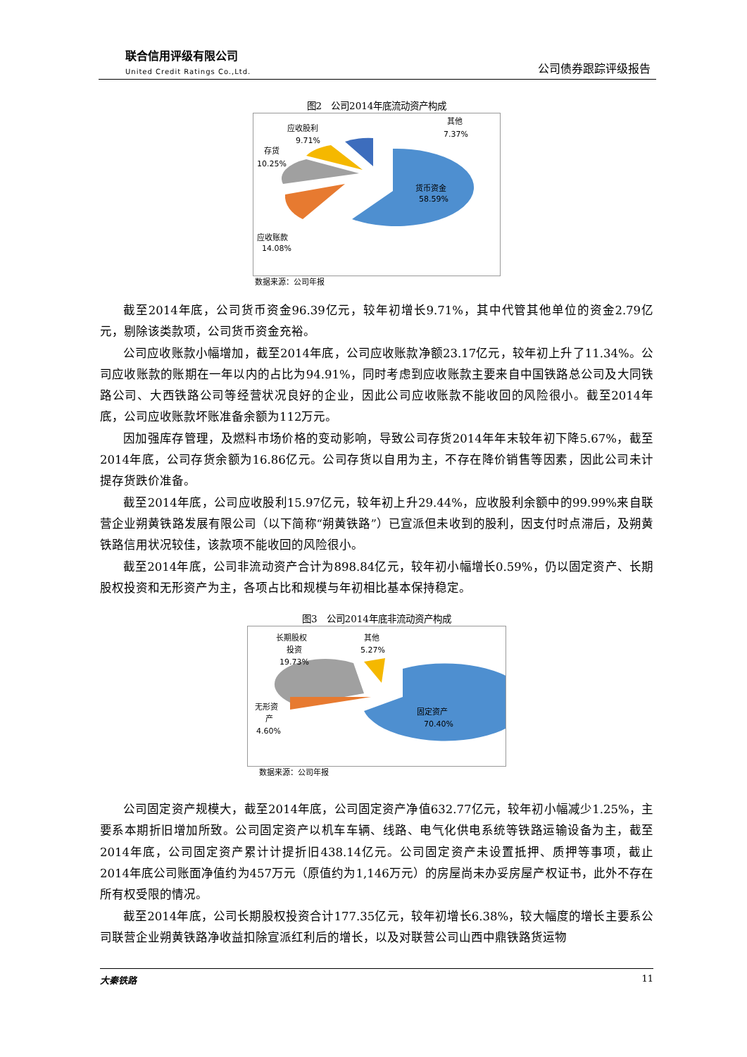联合信用评级有限公司
United Credit Ratings Co.,Ltd.
公司债券跟踪评级报告
图2　公司2014年底流动资产构成
货币资金
58.59%
应收账款
14.08%
存货
10.25%
应收股利
9.71%
其他
7.37%
数据来源：公司年报
截至2014年底，公司货币资金96.39亿元，较年初增长9.71%，其中代管其他单位的资金2.79亿元，剔除该类款项，公司货币资金充裕。
公司应收账款小幅增加，截至2014年底，公司应收账款净额23.17亿元，较年初上升了11.34%。公司应收账款的账期在一年以内的占比为94.91%，同时考虑到应收账款主要来自中国铁路总公司及大同铁路公司、大西铁路公司等经营状况良好的企业，因此公司应收账款不能收回的风险很小。截至2014年底，公司应收账款坏账准备余额为112万元。
因加强库存管理，及燃料市场价格的变动影响，导致公司存货2014年年末较年初下降5.67%，截至2014年底，公司存货余额为16.86亿元。公司存货以自用为主，不存在降价销售等因素，因此公司未计提存货跌价准备。
截至2014年底，公司应收股利15.97亿元，较年初上升29.44%，应收股利余额中的99.99%来自联营企业朔黄铁路发展有限公司（以下简称“朔黄铁路”）已宣派但未收到的股利，因支付时点滞后，及朔黄铁路信用状况较佳，该款项不能收回的风险很小。
截至2014年底，公司非流动资产合计为898.84亿元，较年初小幅增长0.59%，仍以固定资产、长期股权投资和无形资产为主，各项占比和规模与年初相比基本保持稳定。
图3　公司2014年底非流动资产构成
固定资产
70.40%
无形资
产
4.60%
长期股权
投资
19.73%
其他
5.27%
数据来源：公司年报
公司固定资产规模大，截至2014年底，公司固定资产净值632.77亿元，较年初小幅减少1.25%，主要系本期折旧增加所致。公司固定资产以机车车辆、线路、电气化供电系统等铁路运输设备为主，截至2014年底，公司固定资产累计计提折旧438.14亿元。公司固定资产未设置抵押、质押等事项，截止2014年底公司账面净值约为457万元（原值约为1,146万元）的房屋尚未办妥房屋产权证书，此外不存在所有权受限的情况。
截至2014年底，公司长期股权投资合计177.35亿元，较年初增长6.38%，较大幅度的增长主要系公司联营企业朔黄铁路净收益扣除宣派红利后的增长，以及对联营公司山西中鼎铁路货运物
大秦铁路 11